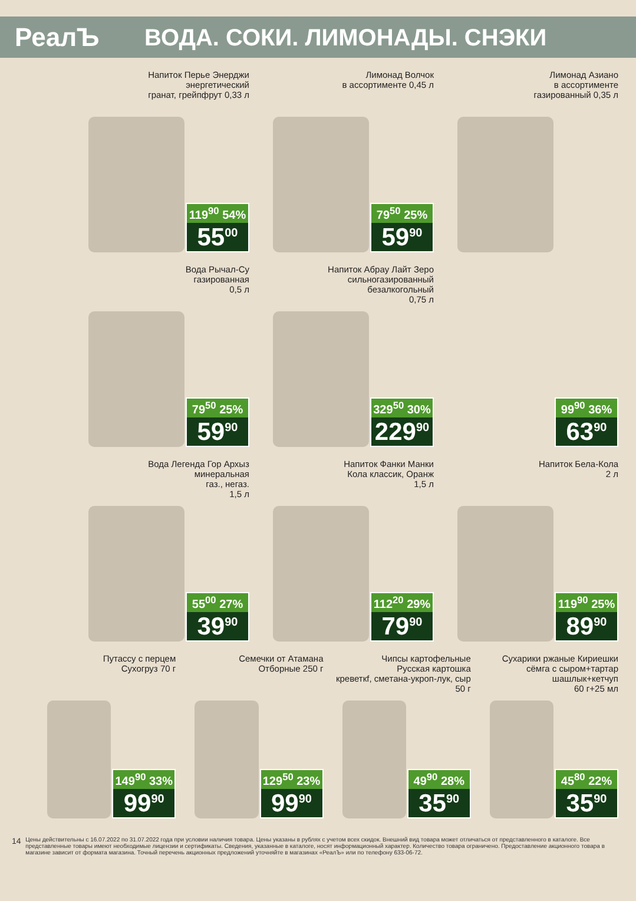РеалЪ ВОДА. СОКИ. ЛИМОНАДЫ. СНЭКИ
Напиток Перье Энерджи
энергетический
гранат, грейпфрут 0,33 л
119<sup>90</sup> 54%
55<sup>00</sup>
Лимонад Волчок
в ассортименте 0,45 л
79<sup>50</sup> 25%
59<sup>90</sup>
Лимонад Азиано
в ассортименте
газированный 0,35 л
Вода Рычал-Су
газированная
0,5 л
79<sup>50</sup> 25%
59<sup>90</sup>
Напиток Абрау Лайт Зеро
сильногазированный
безалкогольный
0,75 л
329<sup>50</sup> 30%
229<sup>90</sup>
99<sup>90</sup> 36%
63<sup>90</sup>
Вода Легенда Гор Архыз
минеральная
газ., негаз.
1,5 л
55<sup>00</sup> 27%
39<sup>90</sup>
Напиток Фанки Манки
Кола классик, Оранж
1,5 л
112<sup>20</sup> 29%
79<sup>90</sup>
Напиток Бела-Кола
2 л
119<sup>90</sup> 25%
89<sup>90</sup>
Путассу с перцем
Сухогруз 70 г
149<sup>90</sup> 33%
99<sup>90</sup>
Семечки от Атамана
Отборные 250 г
129<sup>50</sup> 23%
99<sup>90</sup>
Чипсы картофельные
Русская картошка
креветкf, сметана-укроп-лук, сыр
50 г
49<sup>90</sup> 28%
35<sup>90</sup>
Сухарики ржаные Кириешки
сёмга с сыром+тартар
шашлык+кетчуп
60 г+25 мл
45<sup>80</sup> 22%
35<sup>90</sup>
14
Цены действительны с 16.07.2022 по 31.07.2022 года при условии наличия товара. Цены указаны в рублях с учетом всех скидок. Внешний вид товара может отличаться от представленного в каталоге. Все представленные товары имеют необходимые лицензии и сертификаты. Сведения, указанные в каталоге, носят информационный характер. Количество товара ограничено. Предоставление акционного товара в магазине зависит от формата магазина. Точный перечень акционных предложений уточняйте в магазинах «РеалЪ» или по телефону 633-06-72.